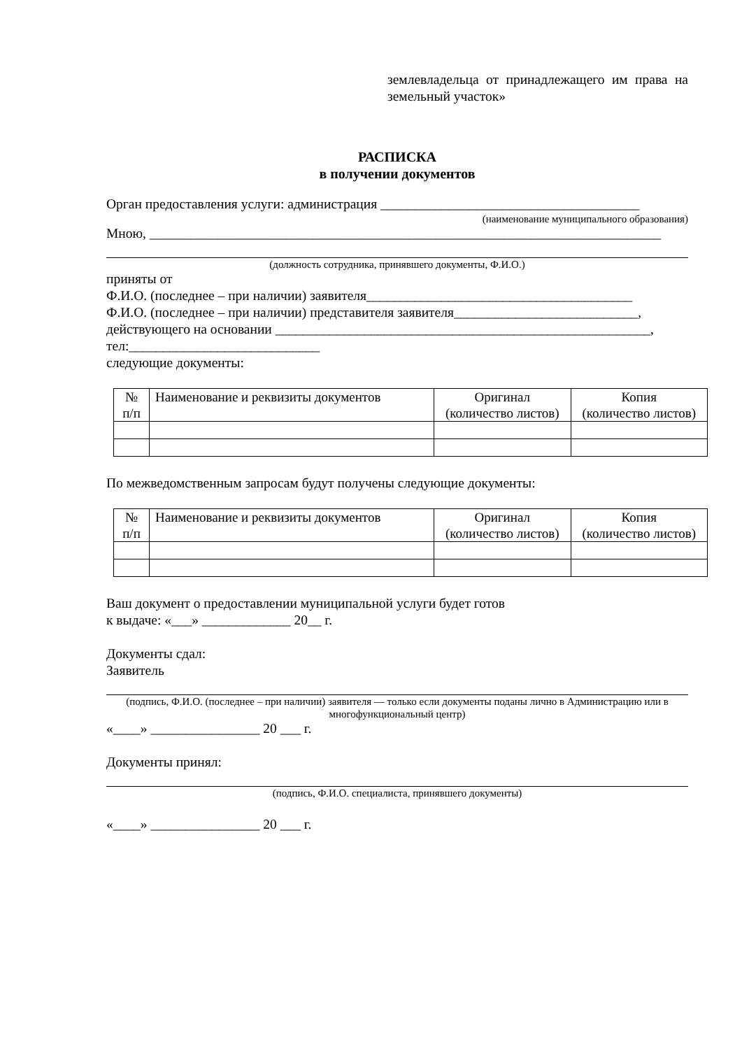землевладельца от принадлежащего им права на земельный участок»
РАСПИСКА
в получении документов
Орган предоставления услуги: администрация ______________________________________
(наименование муниципального образования)
Мною, ___________________________________________________________________________
(должность сотрудника, принявшего документы, Ф.И.О.)
приняты от
Ф.И.О. (последнее – при наличии) заявителя_______________________________________
Ф.И.О. (последнее – при наличии) представителя заявителя___________________________,
действующего на основании _______________________________________________________,
тел:____________________________
следующие документы:
| № п/п | Наименование и реквизиты документов | Оригинал (количество листов) | Копия (количество листов) |
По межведомственным запросам будут получены следующие документы:
| № п/п | Наименование и реквизиты документов | Оригинал (количество листов) | Копия (количество листов) |
Ваш документ о предоставлении муниципальной услуги будет готов
к выдаче: «___» _____________ 20__ г.
Документы сдал:
Заявитель
(подпись, Ф.И.О. (последнее – при наличии) заявителя — только если документы поданы лично в Администрацию или в многофункциональный центр)
«____» ________________ 20 ___ г.
Документы принял:
(подпись, Ф.И.О. специалиста, принявшего документы)
«____» ________________ 20 ___ г.